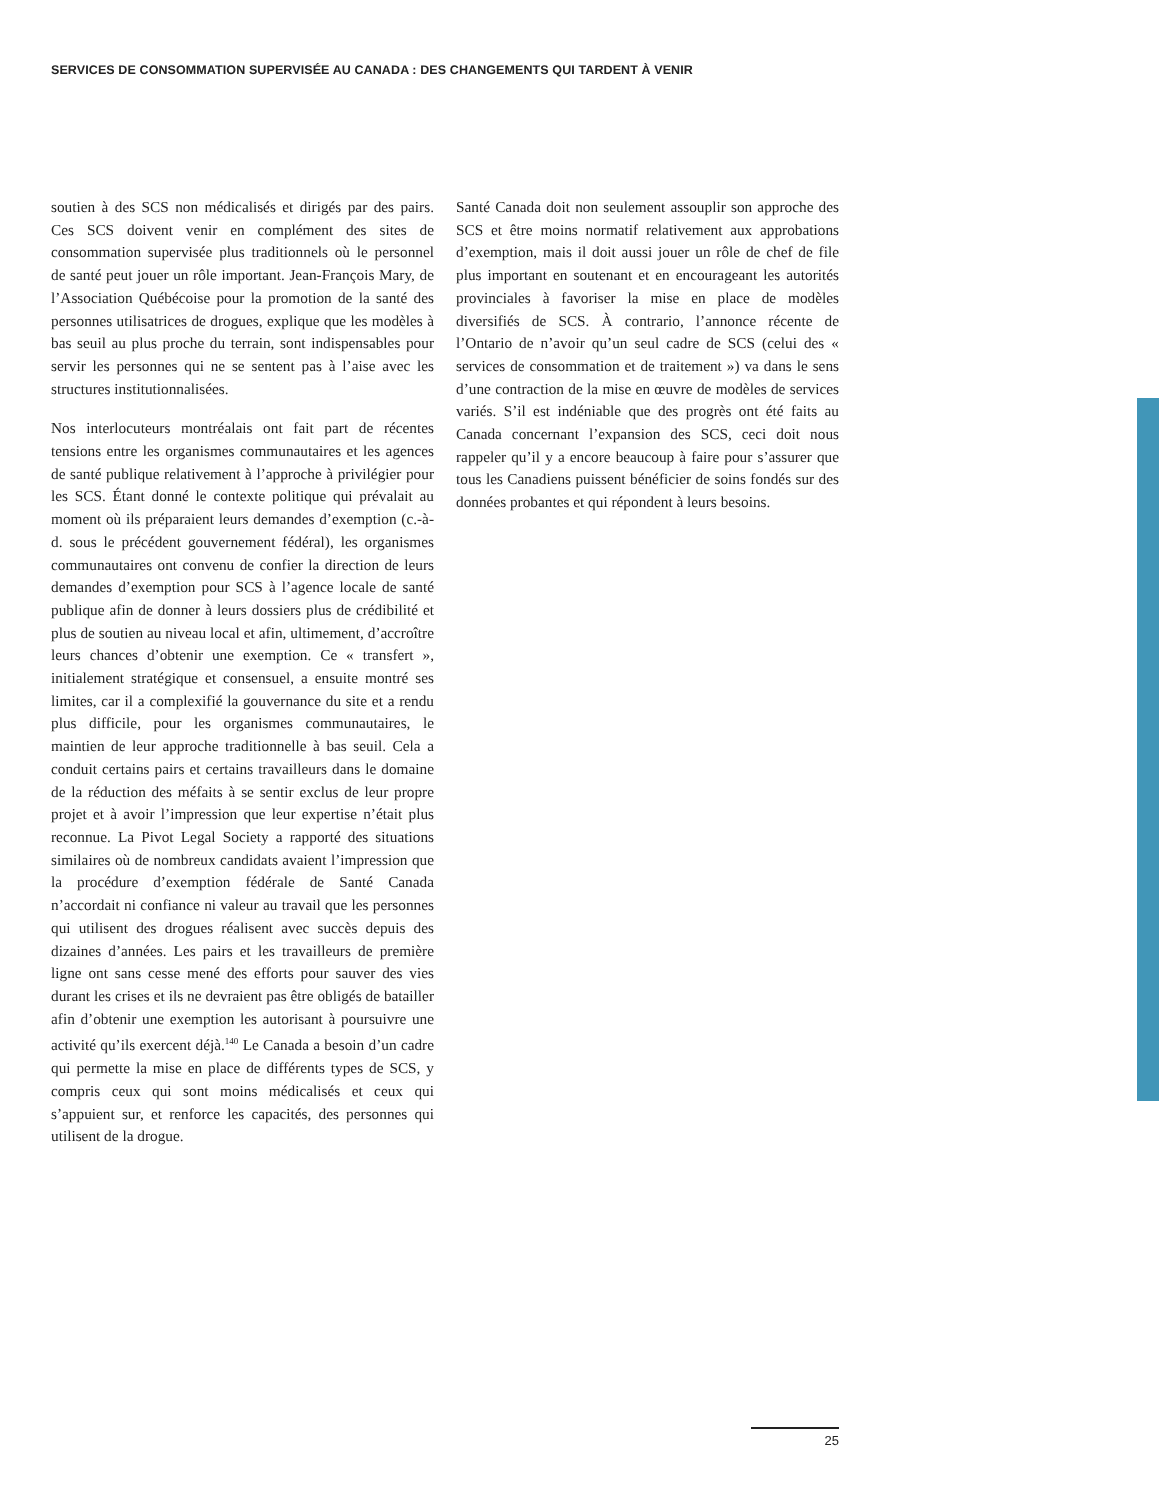SERVICES DE CONSOMMATION SUPERVISÉE AU CANADA : DES CHANGEMENTS QUI TARDENT À VENIR
soutien à des SCS non médicalisés et dirigés par des pairs. Ces SCS doivent venir en complément des sites de consommation supervisée plus traditionnels où le personnel de santé peut jouer un rôle important. Jean-François Mary, de l’Association Québécoise pour la promotion de la santé des personnes utilisatrices de drogues, explique que les modèles à bas seuil au plus proche du terrain, sont indispensables pour servir les personnes qui ne se sentent pas à l’aise avec les structures institutionnalisées.
Nos interlocuteurs montréalais ont fait part de récentes tensions entre les organismes communautaires et les agences de santé publique relativement à l’approche à privilégier pour les SCS. Étant donné le contexte politique qui prévalait au moment où ils préparaient leurs demandes d’exemption (c.-à-d. sous le précédent gouvernement fédéral), les organismes communautaires ont convenu de confier la direction de leurs demandes d’exemption pour SCS à l’agence locale de santé publique afin de donner à leurs dossiers plus de crédibilité et plus de soutien au niveau local et afin, ultimement, d’accroître leurs chances d’obtenir une exemption. Ce « transfert », initialement stratégique et consensuel, a ensuite montré ses limites, car il a complexifié la gouvernance du site et a rendu plus difficile, pour les organismes communautaires, le maintien de leur approche traditionnelle à bas seuil. Cela a conduit certains pairs et certains travailleurs dans le domaine de la réduction des méfaits à se sentir exclus de leur propre projet et à avoir l’impression que leur expertise n’était plus reconnue. La Pivot Legal Society a rapporté des situations similaires où de nombreux candidats avaient l’impression que la procédure d’exemption fédérale de Santé Canada n’accordait ni confiance ni valeur au travail que les personnes qui utilisent des drogues réalisent avec succès depuis des dizaines d’années. Les pairs et les travailleurs de première ligne ont sans cesse mené des efforts pour sauver des vies durant les crises et ils ne devraient pas être obligés de batailler afin d’obtenir une exemption les autorisant à poursuivre une activité qu’ils exercent déjà.<sup>140</sup> Le Canada a besoin d’un cadre qui permette la mise en place de différents types de SCS, y compris ceux qui sont moins médicalisés et ceux qui s’appuient sur, et renforce les capacités, des personnes qui utilisent de la drogue.
Santé Canada doit non seulement assouplir son approche des SCS et être moins normatif relativement aux approbations d’exemption, mais il doit aussi jouer un rôle de chef de file plus important en soutenant et en encourageant les autorités provinciales à favoriser la mise en place de modèles diversifiés de SCS. À contrario, l’annonce récente de l’Ontario de n’avoir qu’un seul cadre de SCS (celui des « services de consommation et de traitement ») va dans le sens d’une contraction de la mise en œuvre de modèles de services variés. S’il est indéniable que des progrès ont été faits au Canada concernant l’expansion des SCS, ceci doit nous rappeler qu’il y a encore beaucoup à faire pour s’assurer que tous les Canadiens puissent bénéficier de soins fondés sur des données probantes et qui répondent à leurs besoins.
25